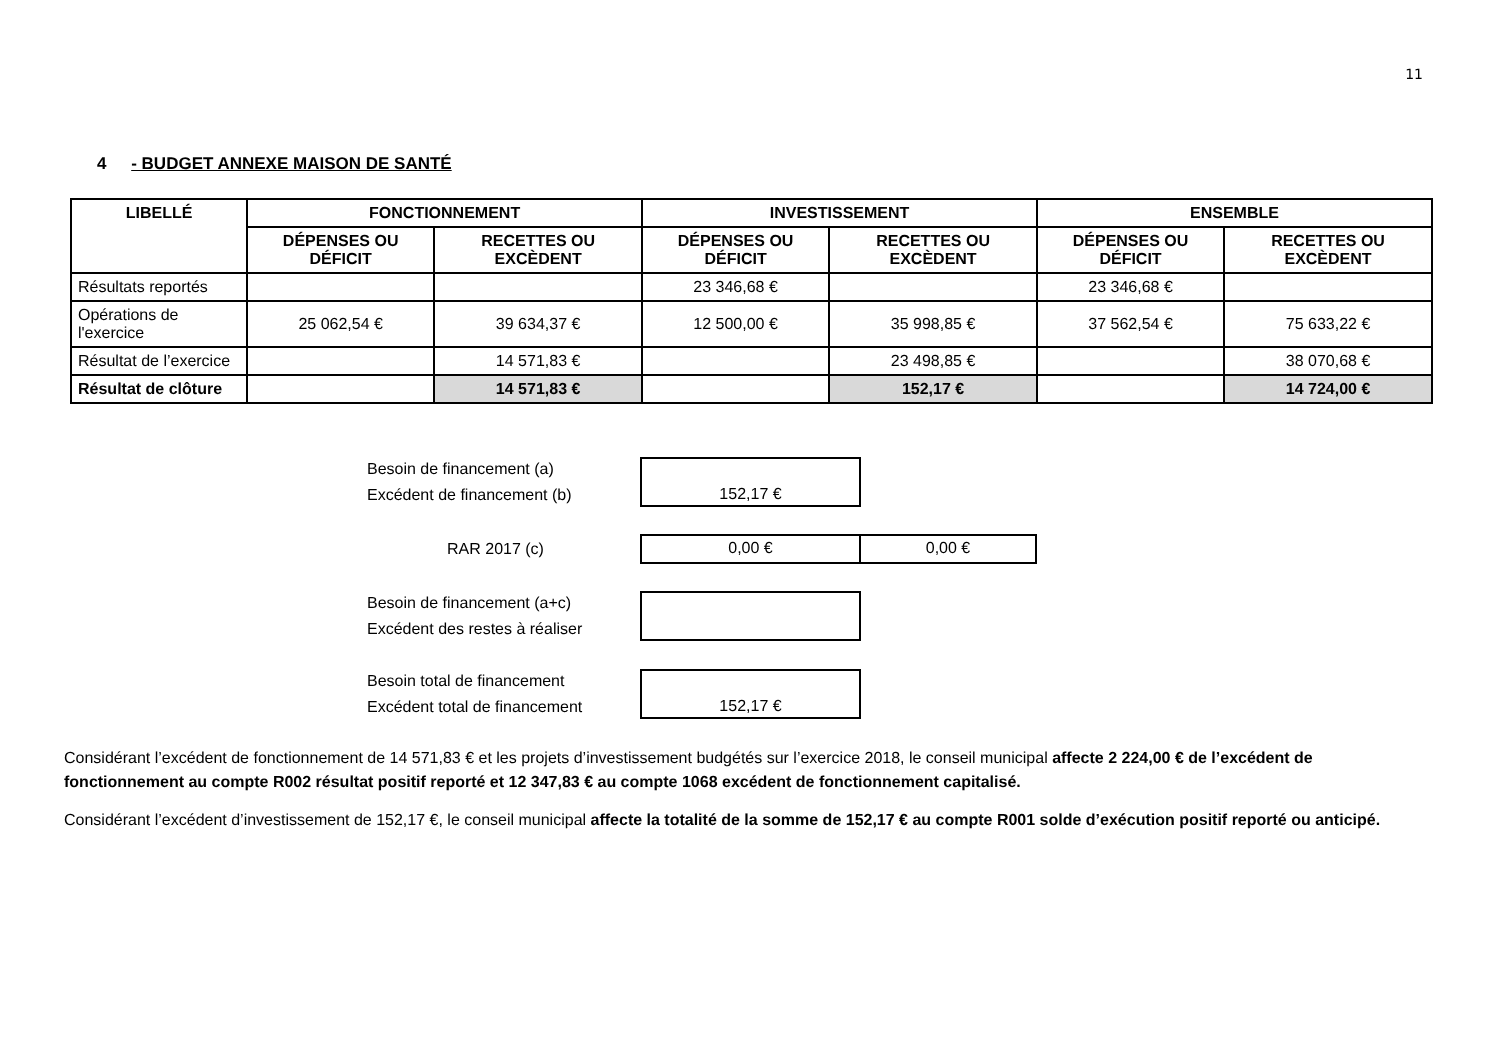11
4 - BUDGET ANNEXE MAISON DE SANTÉ
| LIBELLÉ | FONCTIONNEMENT | | INVESTISSEMENT | | ENSEMBLE | |
| --- | --- | --- | --- | --- | --- | --- |
| | DÉPENSES OU DÉFICIT | RECETTES OU EXCÈDENT | DÉPENSES OU DÉFICIT | RECETTES OU EXCÈDENT | DÉPENSES OU DÉFICIT | RECETTES OU EXCÈDENT |
| Résultats reportés | | | 23 346,68 € | | 23 346,68 € | |
| Opérations de l'exercice | 25 062,54 € | 39 634,37 € | 12 500,00 € | 35 998,85 € | 37 562,54 € | 75 633,22 € |
| Résultat de l’exercice | | 14 571,83 € | | 23 498,85 € | | 38 070,68 € |
| Résultat de clôture | | 14 571,83 € | | 152,17 € | | 14 724,00 € |
Besoin de financement (a)
Excédent de financement (b)
152,17 €
RAR 2017 (c)
0,00 € 0,00 €
Besoin de financement (a+c)
Excédent des restes à réaliser
Besoin total de financement
Excédent total de financement
152,17 €
Considérant l’excédent de fonctionnement de 14 571,83 € et les projets d’investissement budgétés sur l’exercice 2018, le conseil municipal affecte 2 224,00 € de l’excédent de fonctionnement au compte R002 résultat positif reporté et 12 347,83 € au compte 1068 excédent de fonctionnement capitalisé.
Considérant l’excédent d’investissement de 152,17 €, le conseil municipal affecte la totalité de la somme de 152,17 € au compte R001 solde d’exécution positif reporté ou anticipé.